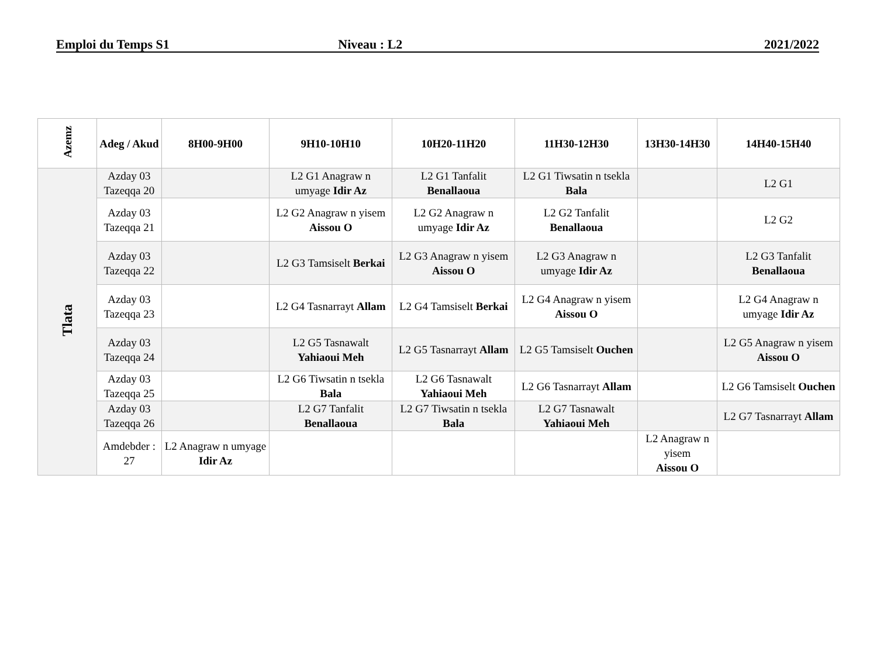Emploi du Temps S1 Niveau : L2 2021/2022
| Azemz | Adeg / Akud | 8H00-9H00 | 9H10-10H10 | 10H20-11H20 | 11H30-12H30 | 13H30-14H30 | 14H40-15H40 |
| --- | --- | --- | --- | --- | --- | --- | --- |
| Tlata | Azday 03 Tazeqqa 20 | | L2 G1 Anagraw n umyage Idir Az | L2 G1 Tanfalit Benallaoua | L2 G1 Tiwsatin n tsekla Bala | | L2 G1 |
| | Azday 03 Tazeqqa 21 | | L2 G2 Anagraw n yisem Aissou O | L2 G2 Anagraw n umyage Idir Az | L2 G2 Tanfalit Benallaoua | | L2 G2 |
| | Azday 03 Tazeqqa 22 | | L2 G3 Tamsiselt Berkai | L2 G3 Anagraw n yisem Aissou O | L2 G3 Anagraw n umyage Idir Az | | L2 G3 Tanfalit Benallaoua |
| | Azday 03 Tazeqqa 23 | | L2 G4 Tasnarrayt Allam | L2 G4 Tamsiselt Berkai | L2 G4 Anagraw n yisem Aissou O | | L2 G4 Anagraw n umyage Idir Az |
| | Azday 03 Tazeqqa 24 | | L2 G5 Tasnawalt Yahiaoui Meh | L2 G5 Tasnarrayt Allam | L2 G5 Tamsiselt Ouchen | | L2 G5 Anagraw n yisem Aissou O |
| | Azday 03 Tazeqqa 25 | | L2 G6 Tiwsatin n tsekla Bala | L2 G6 Tasnawalt Yahiaoui Meh | L2 G6 Tasnarrayt Allam | | L2 G6 Tamsiselt Ouchen |
| | Azday 03 Tazeqqa 26 | | L2 G7 Tanfalit Benallaoua | L2 G7 Tiwsatin n tsekla Bala | L2 G7 Tasnawalt Yahiaoui Meh | | L2 G7 Tasnarrayt Allam |
| | Amdebder : 27 | L2 Anagraw n umyage Idir Az | | | | L2 Anagraw n yisem Aissou O | |